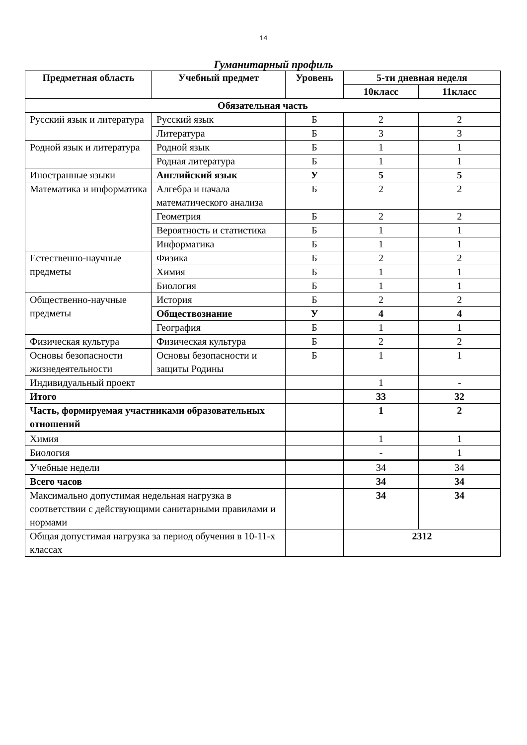14
Гуманитарный профиль
| Предметная область | Учебный предмет | Уровень | 5-ти дневная неделя | |
| --- | --- | --- | --- | --- |
| | | | 10класс | 11класс |
| Обязательная часть | | | | |
| Русский язык и литература | Русский язык | Б | 2 | 2 |
| | Литература | Б | 3 | 3 |
| Родной язык и литература | Родной язык | Б | 1 | 1 |
| | Родная литература | Б | 1 | 1 |
| Иностранные языки | Английский язык | У | 5 | 5 |
| Математика и информатика | Алгебра и начала математического анализа | Б | 2 | 2 |
| | Геометрия | Б | 2 | 2 |
| | Вероятность и статистика | Б | 1 | 1 |
| | Информатика | Б | 1 | 1 |
| Естественно-научные предметы | Физика | Б | 2 | 2 |
| | Химия | Б | 1 | 1 |
| | Биология | Б | 1 | 1 |
| Общественно-научные предметы | История | Б | 2 | 2 |
| | Обществознание | У | 4 | 4 |
| | География | Б | 1 | 1 |
| Физическая культура | Физическая культура | Б | 2 | 2 |
| Основы безопасности жизнедеятельности | Основы безопасности и защиты Родины | Б | 1 | 1 |
| Индивидуальный проект | | | 1 | - |
| Итого | | | 33 | 32 |
| Часть, формируемая участниками образовательных отношений | | | 1 | 2 |
| Химия | | | 1 | 1 |
| Биология | | | - | 1 |
| Учебные недели | | | 34 | 34 |
| Всего часов | | | 34 | 34 |
| Максимально допустимая недельная нагрузка в соответствии с действующими санитарными правилами и нормами | | | 34 | 34 |
| Общая допустимая нагрузка за период обучения в 10-11-х классах | | | 2312 | |